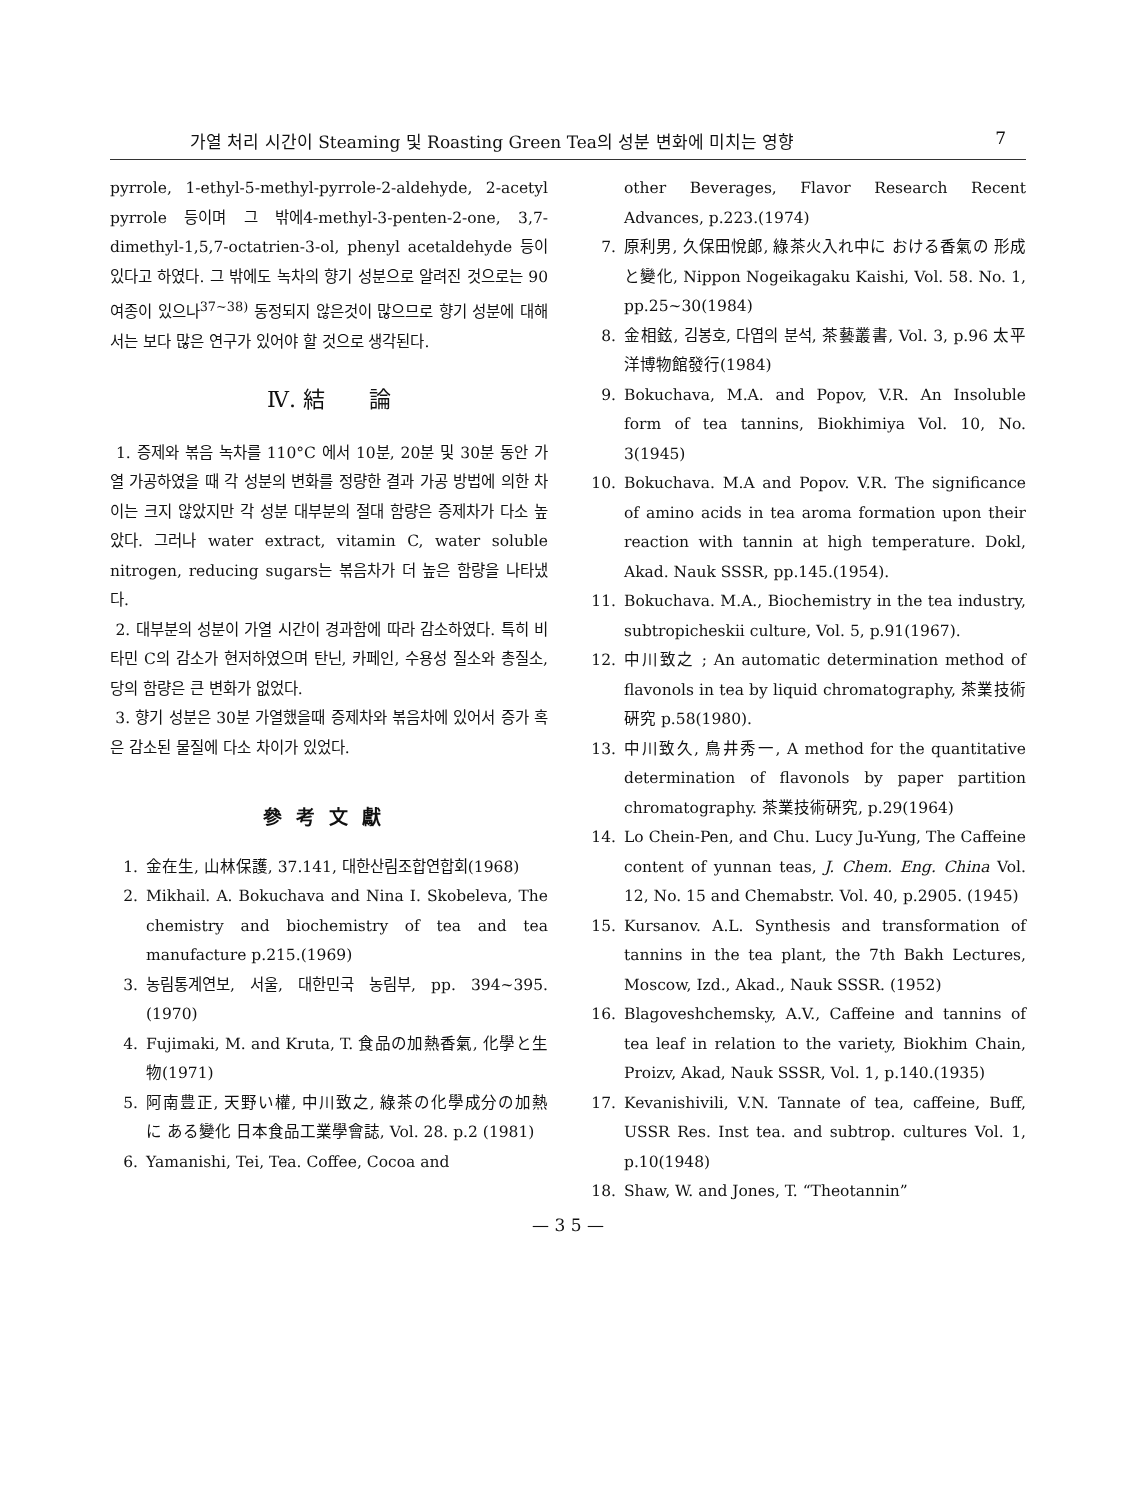가열 처리 시간이 Steaming 및 Roasting Green Tea의 성분 변화에 미치는 영향 7
pyrrole, 1-ethyl-5-methyl-pyrrole-2-aldehyde, 2-acetyl pyrrole 등이며 그 밖에4-methyl-3-penten-2-one, 3,7-dimethyl-1,5,7-octatrien-3-ol, phenyl acetaldehyde 등이 있다고 하였다. 그 밖에도 녹차의 향기 성분으로 알려진 것으로는 90 여종이 있으나<sup>37~38)</sup> 동정되지 않은것이 많으므로 향기 성분에 대해서는 보다 많은 연구가 있어야 할 것으로 생각된다.
Ⅳ. 結　　論
1. 증제와 볶음 녹차를 110°C 에서 10분, 20분 및 30분 동안 가열 가공하였을 때 각 성분의 변화를 정량한 결과 가공 방법에 의한 차이는 크지 않았지만 각 성분 대부분의 절대 함량은 증제차가 다소 높았다. 그러나 water extract, vitamin C, water soluble nitrogen, reducing sugars는 볶음차가 더 높은 함량을 나타냈다.
2. 대부분의 성분이 가열 시간이 경과함에 따라 감소하였다. 특히 비타민 C의 감소가 현저하였으며 탄닌, 카페인, 수용성 질소와 총질소, 당의 함량은 큰 변화가 없었다.
3. 향기 성분은 30분 가열했을때 증제차와 볶음차에 있어서 증가 혹은 감소된 물질에 다소 차이가 있었다.
參考文獻
1. 金在生, 山林保護, 37.141, 대한산림조합연합회(1968)
2. Mikhail. A. Bokuchava and Nina I. Skobeleva, The chemistry and biochemistry of tea and tea manufacture p.215.(1969)
3. 농림통계연보, 서울, 대한민국 농림부, pp. 394~395. (1970)
4. Fujimaki, M. and Kruta, T. 食品の加熱香氣, 化學と生物(1971)
5. 阿南豊正, 天野い權, 中川致之, 綠茶の化學成分の加熱 に ある變化 日本食品工業學會誌, Vol. 28. p.2 (1981)
6. Yamanishi, Tei, Tea. Coffee, Cocoa and
other Beverages, Flavor Research Recent Advances, p.223.(1974)
7. 原利男, 久保田悅郞, 綠茶火入れ中に おける香氣の 形成と變化, Nippon Nogeikagaku Kaishi, Vol. 58. No. 1, pp.25~30(1984)
8. 金相鉉, 김봉호, 다엽의 분석, 茶藝叢書, Vol. 3, p.96 太平洋博物館發行(1984)
9. Bokuchava, M.A. and Popov, V.R. An Insoluble form of tea tannins, Biokhimiya Vol. 10, No. 3(1945)
10. Bokuchava. M.A and Popov. V.R. The significance of amino acids in tea aroma formation upon their reaction with tannin at high temperature. Dokl, Akad. Nauk SSSR, pp.145.(1954).
11. Bokuchava. M.A., Biochemistry in the tea industry, subtropicheskii culture, Vol. 5, p.91(1967).
12. 中川致之 ; An automatic determination method of flavonols in tea by liquid chromatography, 茶業技術硏究 p.58(1980).
13. 中川致久, 鳥井秀一, A method for the quantitative determination of flavonols by paper partition chromatography. 茶業技術硏究, p.29(1964)
14. Lo Chein-Pen, and Chu. Lucy Ju-Yung, The Caffeine content of yunnan teas, J. Chem. Eng. China Vol. 12, No. 15 and Chemabstr. Vol. 40, p.2905. (1945)
15. Kursanov. A.L. Synthesis and transformation of tannins in the tea plant, the 7th Bakh Lectures, Moscow, Izd., Akad., Nauk SSSR. (1952)
16. Blagoveshchemsky, A.V., Caffeine and tannins of tea leaf in relation to the variety, Biokhim Chain, Proizv, Akad, Nauk SSSR, Vol. 1, p.140.(1935)
17. Kevanishivili, V.N. Tannate of tea, caffeine, Buff, USSR Res. Inst tea. and subtrop. cultures Vol. 1, p.10(1948)
18. Shaw, W. and Jones, T. “Theotannin”
— 3 5 —